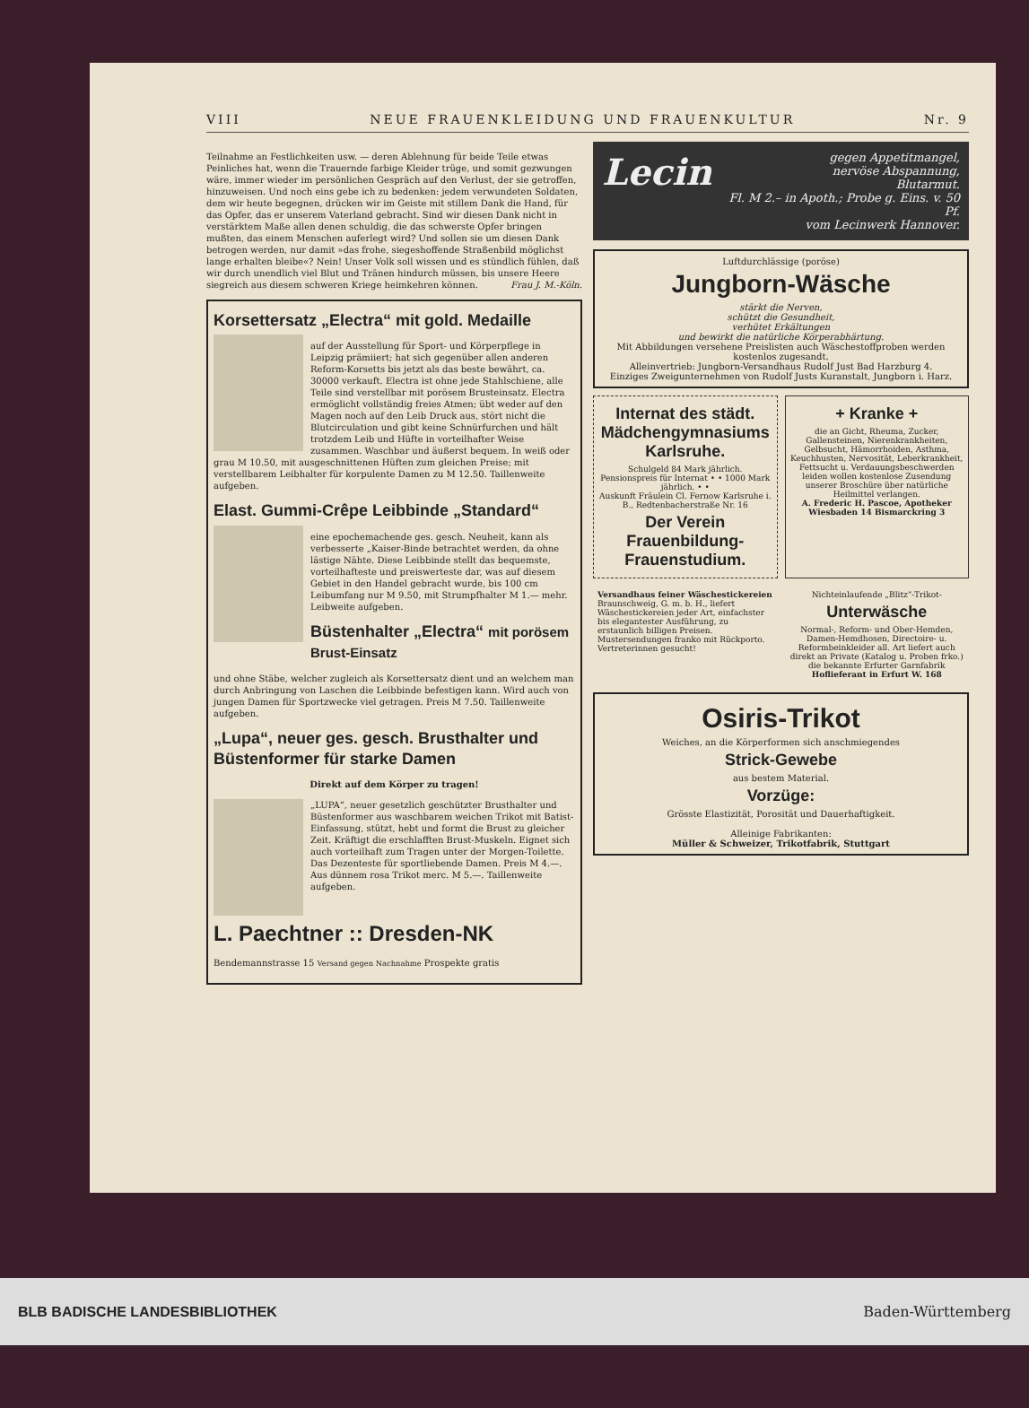VIII NEUE FRAUENKLEIDUNG UND FRAUENKULTUR Nr. 9
Teilnahme an Festlichkeiten usw. — deren Ablehnung für beide Teile etwas Peinliches hat, wenn die Trauernde farbige Kleider trüge, und somit gezwungen wäre, immer wieder im persönlichen Gespräch auf den Verlust, der sie getroffen, hinzuweisen. Und noch eins gebe ich zu bedenken: jedem verwundeten Soldaten, dem wir heute begegnen, drücken wir im Geiste mit stillem Dank die Hand, für das Opfer, das er unserem Vaterland gebracht. Sind wir diesen Dank nicht in verstärktem Maße allen denen schuldig, die das schwerste Opfer bringen mußten, das einem Menschen auferlegt wird? Und sollen sie um diesen Dank betrogen werden, nur damit »das frohe, siegeshoffende Straßenbild möglichst lange erhalten bleibe«? Nein! Unser Volk soll wissen und es stündlich fühlen, daß wir durch unendlich viel Blut und Tränen hindurch müssen, bis unsere Heere siegreich aus diesem schweren Kriege heimkehren können. Frau J. M.-Köln.
Korsettersatz „Electra“ mit gold. Medaille
auf der Ausstellung für Sport- und Körperpflege in Leipzig prämiiert; hat sich gegenüber allen anderen Reform-Korsetts bis jetzt als das beste bewährt, ca. 30000 verkauft. Electra ist ohne jede Stahlschiene, alle Teile sind verstellbar mit porösem Brusteinsatz. Electra ermöglicht vollständig freies Atmen; übt weder auf den Magen noch auf den Leib Druck aus, stört nicht die Blutcirculation und gibt keine Schnürfurchen und hält trotzdem Leib und Hüfte in vorteilhafter Weise zusammen. Waschbar und äußerst bequem. In weiß oder grau M 10.50, mit ausgeschnittenen Hüften zum gleichen Preise; mit verstellbarem Leibhalter für korpulente Damen zu M 12.50. Taillenweite aufgeben.
Elast. Gummi-Crêpe Leibbinde „Standard“
eine epochemachende ges. gesch. Neuheit, kann als verbesserte „Kaiser-Binde betrachtet werden, da ohne lästige Nähte. Diese Leibbinde stellt das bequemste, vorteilhafteste und preiswerteste dar, was auf diesem Gebiet in den Handel gebracht wurde, bis 100 cm Leibumfang nur M 9.50, mit Strumpfhalter M 1.— mehr. Leibweite aufgeben.
Büstenhalter „Electra“ mit porösem Brust-Einsatz
und ohne Stäbe, welcher zugleich als Korsettersatz dient und an welchem man durch Anbringung von Laschen die Leibbinde befestigen kann. Wird auch von jungen Damen für Sportzwecke viel getragen. Preis M 7.50. Taillenweite aufgeben.
„Lupa“, neuer ges. gesch. Brusthalter und Büstenformer für starke Damen
Direkt auf dem Körper zu tragen!
„LUPA“, neuer gesetzlich geschützter Brusthalter und Büstenformer aus waschbarem weichen Trikot mit Batist-Einfassung, stützt, hebt und formt die Brust zu gleicher Zeit. Kräftigt die erschlafften Brust-Muskeln. Eignet sich auch vorteilhaft zum Tragen unter der Morgen-Toilette. Das Dezenteste für sportliebende Damen. Preis M 4.—. Aus dünnem rosa Trikot merc. M 5.—. Taillenweite aufgeben.
L. Paechtner :: Dresden-NK
Bendemannstrasse 15 Versand gegen Nachnahme Prospekte gratis
Lecin gegen Appetitmangel,
nervöse Abspannung,
Blutarmut.
Fl. M 2.– in Apoth.; Probe g. Eins. v. 50 Pf.
vom Lecinwerk Hannover.
Luftdurchlässige (poröse)
Jungborn-Wäsche
stärkt die Nerven,
schützt die Gesundheit,
verhütet Erkältungen
und bewirkt die natürliche Körperabhärtung.
Mit Abbildungen versehene Preislisten auch Wäschestoffproben werden kostenlos zugesandt.
Alleinvertrieb: Jungborn-Versandhaus Rudolf Just Bad Harzburg 4.
Einziges Zweigunternehmen von Rudolf Justs Kuranstalt, Jungborn i. Harz.
Internat des städt. Mädchengymnasiums Karlsruhe.
Schulgeld 84 Mark jährlich.
Pensionspreis für Internat • • 1000 Mark jährlich. • •
Auskunft Fräulein Cl. Fernow Karlsruhe i. B., Redtenbacherstraße Nr. 16
Der Verein Frauenbildung-Frauenstudium.
+ Kranke +
die an Gicht, Rheuma, Zucker, Gallensteinen, Nierenkrankheiten, Gelbsucht, Hämorrhoiden, Asthma, Keuchhusten, Nervosität, Leberkrankheit, Fettsucht u. Verdauungsbeschwerden leiden wollen kostenlose Zusendung unserer Broschüre über natürliche Heilmittel verlangen.
A. Frederic H. Pascoe, Apotheker
Wiesbaden 14 Bismarckring 3
Versandhaus feiner Wäschestickereien Braunschweig, G. m. b. H., liefert Wäschestickereien jeder Art, einfachster bis elegantester Ausführung, zu erstaunlich billigen Preisen. Mustersendungen franko mit Rückporto. Vertreterinnen gesucht!
Nichteinlaufende „Blitz“-Trikot-
Unterwäsche
Normal-, Reform- und Ober-Hemden, Damen-Hemdhosen, Directoire- u. Reformbeinkleider all. Art liefert auch direkt an Private (Katalog u. Proben frko.) die bekannte Erfurter Garnfabrik
Hoflieferant in Erfurt W. 168
Osiris-Trikot
Weiches, an die Körperformen sich anschmiegendes
Strick-Gewebe
aus bestem Material.
Vorzüge:
Grösste Elastizität, Porosität und Dauerhaftigkeit.
Alleinige Fabrikanten:
Müller & Schweizer, Trikotfabrik, Stuttgart
BLB BADISCHE LANDESBIBLIOTHEK Baden-Württemberg